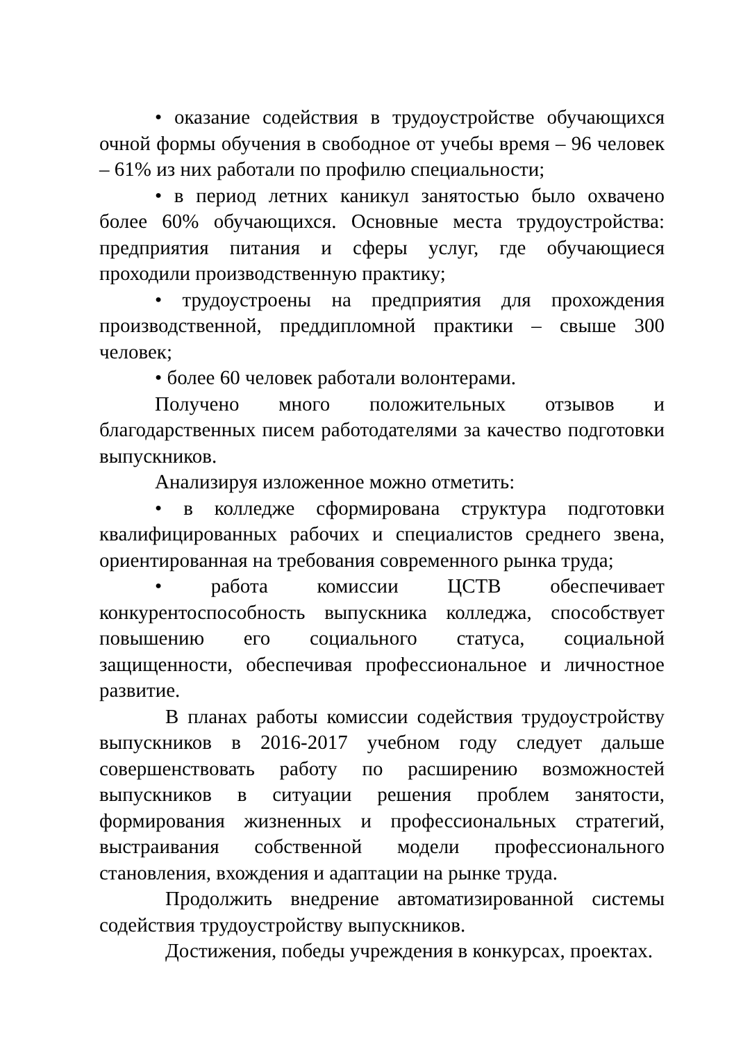• оказание содействия в трудоустройстве обучающихся очной формы обучения в свободное от учебы время – 96 человек – 61% из них работали по профилю специальности;
• в период летних каникул занятостью было охвачено более 60% обучающихся. Основные места трудоустройства: предприятия питания и сферы услуг, где обучающиеся проходили производственную практику;
• трудоустроены на предприятия для прохождения производственной, преддипломной практики – свыше 300 человек;
• более 60 человек работали волонтерами.
Получено много положительных отзывов и благодарственных писем работодателями за качество подготовки выпускников.
Анализируя изложенное можно отметить:
• в колледже сформирована структура подготовки квалифицированных рабочих и специалистов среднего звена, ориентированная на требования современного рынка труда;
• работа комиссии ЦСТВ обеспечивает конкурентоспособность выпускника колледжа, способствует повышению его социального статуса, социальной защищенности, обеспечивая профессиональное и личностное развитие.
В планах работы комиссии содействия трудоустройству выпускников в 2016-2017 учебном году следует дальше совершенствовать работу по расширению возможностей выпускников в ситуации решения проблем занятости, формирования жизненных и профессиональных стратегий, выстраивания собственной модели профессионального становления, вхождения и адаптации на рынке труда.
Продолжить внедрение автоматизированной системы содействия трудоустройству выпускников.
Достижения, победы учреждения в конкурсах, проектах.